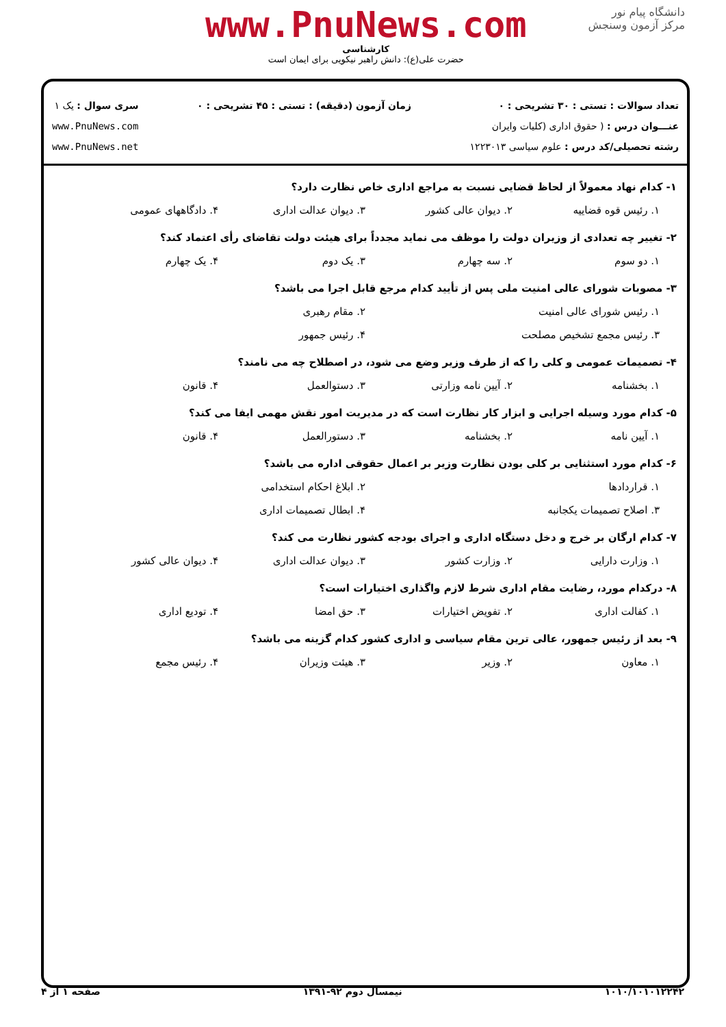دانشگاه پیام نور
مرکز آزمون وسنجش
www.PnuNews.com
کارشناسی
حضرت علی(ع): دانش راهبر نیکویی برای ایمان است
تعداد سوالات : تستی : ۳۰ تشریحی : ۰
عنـــوان درس : ( حقوق اداری (کلیات وایران
رشته تحصیلی/کد درس : علوم سیاسی ۱۲۲۳۰۱۳
زمان آزمون (دقیقه) : تستی : ۴۵ تشریحی : ۰
سری سوال : یک ۱
www.PnuNews.com
www.PnuNews.net
۱- کدام نهاد معمولاً از لحاظ قضایی نسبت به مراجع اداری خاص نظارت دارد؟
۱. رئیس قوه قضاییه ۲. دیوان عالی کشور ۳. دیوان عدالت اداری ۴. دادگاههای عمومی
۲- تغییر چه تعدادی از وزیران دولت را موظف می نماید مجدداً برای هیئت دولت تقاضای رأی اعتماد کند؟
۱. دو سوم ۲. سه چهارم ۳. یک دوم ۴. یک چهارم
۳- مصوبات شورای عالی امنیت ملی پس از تأیید کدام مرجع قابل اجرا می باشد؟
۱. رئیس شورای عالی امنیت ۲. مقام رهبری
۳. رئیس مجمع تشخیص مصلحت ۴. رئیس جمهور
۴- تصمیمات عمومی و کلی را که از طرف وزیر وضع می شود، در اصطلاح چه می نامند؟
۱. بخشنامه ۲. آیین نامه وزارتی ۳. دستوالعمل ۴. قانون
۵- کدام مورد وسیله اجرایی و ابزار کار نظارت است که در مدیریت امور نقش مهمی ایفا می کند؟
۱. آیین نامه ۲. بخشنامه ۳. دستورالعمل ۴. قانون
۶- کدام مورد استثنایی بر کلی بودن نظارت وزیر بر اعمال حقوقی اداره می باشد؟
۱. قراردادها ۲. ابلاغ احکام استخدامی
۳. اصلاح تصمیمات یکجانبه ۴. ابطال تصمیمات اداری
۷- کدام ارگان بر خرج و دخل دستگاه اداری و اجرای بودجه کشور نظارت می کند؟
۱. وزارت دارایی ۲. وزارت کشور ۳. دیوان عدالت اداری ۴. دیوان عالی کشور
۸- درکدام مورد، رضایت مقام اداری شرط لازم واگذاری اختیارات است؟
۱. کفالت اداری ۲. تفویض اختیارات ۳. حق امضا ۴. تودیع اداری
۹- بعد از رئیس جمهور، عالی ترین مقام سیاسی و اداری کشور کدام گزینه می باشد؟
۱. معاون ۲. وزیر ۳. هیئت وزیران ۴. رئیس مجمع
۱۰۱۰/۱۰۱۰۱۲۲۴۲ نیمسال دوم ۹۲-۱۳۹۱ صفحه ۱ از ۴